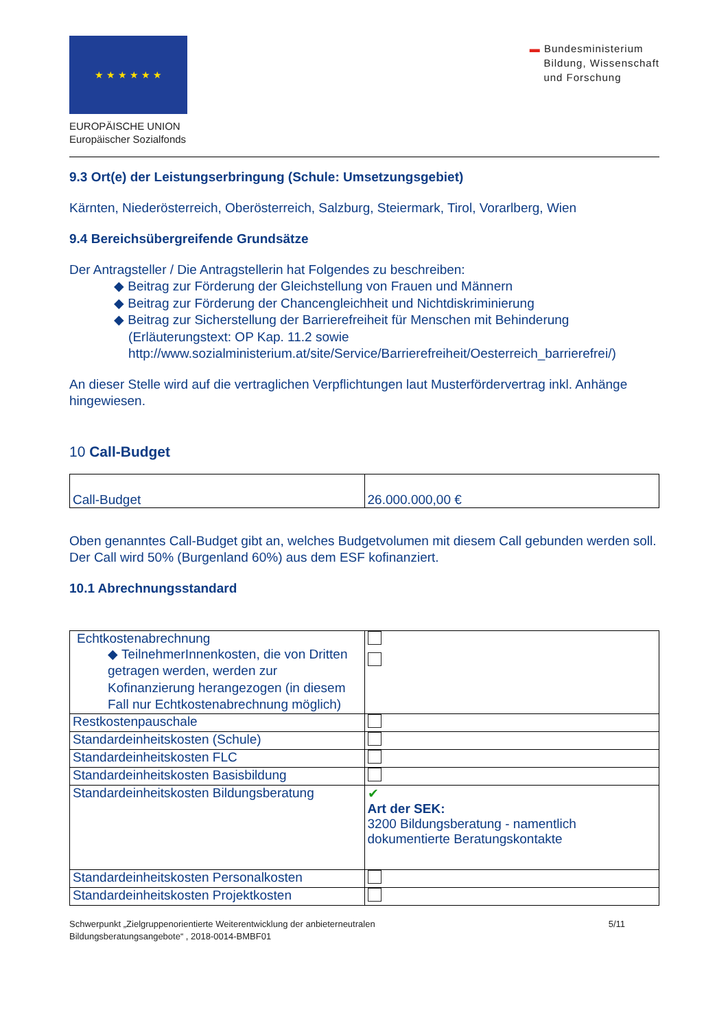★ ★ ★ ★ ★ ★
EUROPÄISCHE UNION
Europäischer Sozialfonds
▬ Bundesministerium
Bildung, Wissenschaft
und Forschung
9.3 Ort(e) der Leistungserbringung (Schule: Umsetzungsgebiet)
Kärnten, Niederösterreich, Oberösterreich, Salzburg, Steiermark, Tirol, Vorarlberg, Wien
9.4 Bereichsübergreifende Grundsätze
Der Antragsteller / Die Antragstellerin hat Folgendes zu beschreiben:
◆ Beitrag zur Förderung der Gleichstellung von Frauen und Männern
◆ Beitrag zur Förderung der Chancengleichheit und Nichtdiskriminierung
◆ Beitrag zur Sicherstellung der Barrierefreiheit für Menschen mit Behinderung
(Erläuterungstext: OP Kap. 11.2 sowie
http://www.sozialministerium.at/site/Service/Barrierefreiheit/Oesterreich_barrierefrei/)
An dieser Stelle wird auf die vertraglichen Verpflichtungen laut Musterfördervertrag inkl. Anhänge hingewiesen.
10 Call-Budget
| Call-Budget | 26.000.000,00 € |
Oben genanntes Call-Budget gibt an, welches Budgetvolumen mit diesem Call gebunden werden soll. Der Call wird 50% (Burgenland 60%) aus dem ESF kofinanziert.
10.1 Abrechnungsstandard
| Echtkostenabrechnung ◆ TeilnehmerInnenkosten, die von Dritten getragen werden, werden zur Kofinanzierung herangezogen (in diesem Fall nur Echtkostenabrechnung möglich) | |
| Restkostenpauschale | |
| Standardeinheitskosten (Schule) | |
| Standardeinheitskosten FLC | |
| Standardeinheitskosten Basisbildung | |
| Standardeinheitskosten Bildungsberatung | ✔ Art der SEK: 3200 Bildungsberatung - namentlich dokumentierte Beratungskontakte |
| Standardeinheitskosten Personalkosten | |
| Standardeinheitskosten Projektkosten | |
Schwerpunkt „Zielgruppenorientierte Weiterentwicklung der anbieterneutralen
Bildungsberatungsangebote“ , 2018-0014-BMBF01
5/11